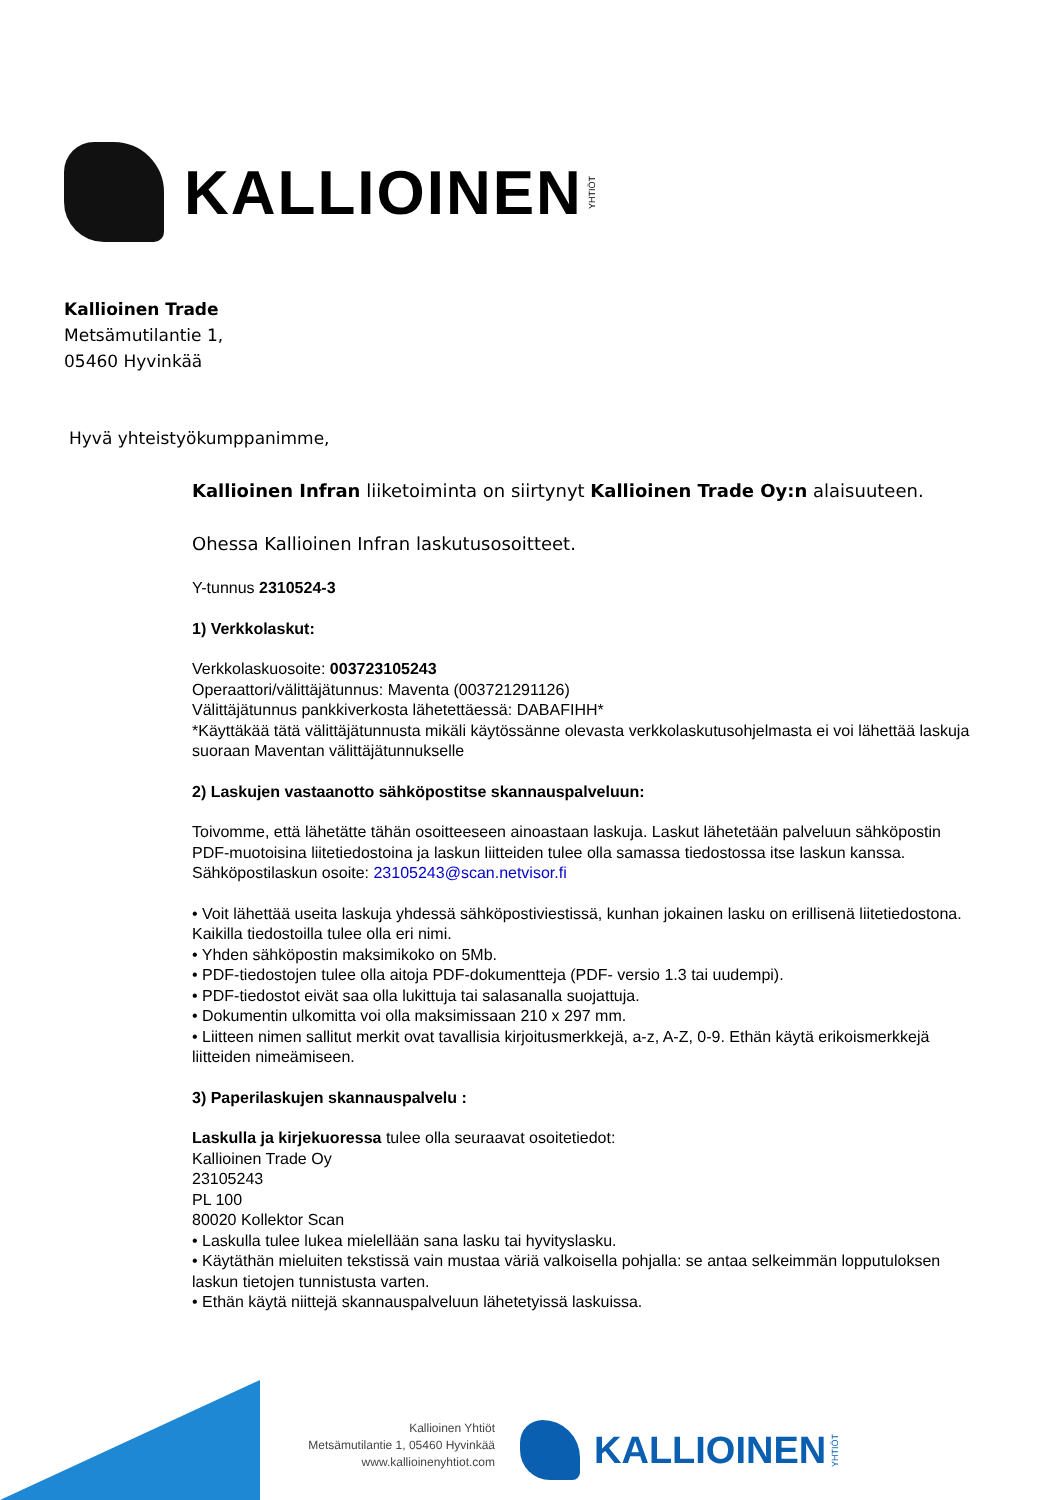KALLIOINEN YHTIÖT
Kallioinen Trade
Metsämutilantie 1,
05460 Hyvinkää
Hyvä yhteistyökumppanimme,
Kallioinen Infran liiketoiminta on siirtynyt Kallioinen Trade Oy:n alaisuuteen.
Ohessa Kallioinen Infran laskutusosoitteet.
Y-tunnus 2310524-3
1) Verkkolaskut:
Verkkolaskuosoite: 003723105243
Operaattori/välittäjätunnus: Maventa (003721291126)
Välittäjätunnus pankkiverkosta lähetettäessä: DABAFIHH*
*Käyttäkää tätä välittäjätunnusta mikäli käytössänne olevasta verkkolaskutusohjelmasta ei voi lähettää laskuja suoraan Maventan välittäjätunnukselle
2) Laskujen vastaanotto sähköpostitse skannauspalveluun:
Toivomme, että lähetätte tähän osoitteeseen ainoastaan laskuja. Laskut lähetetään palveluun sähköpostin PDF-muotoisina liitetiedostoina ja laskun liitteiden tulee olla samassa tiedostossa itse laskun kanssa.
Sähköpostilaskun osoite: 23105243@scan.netvisor.fi
• Voit lähettää useita laskuja yhdessä sähköpostiviestissä, kunhan jokainen lasku on erillisenä liitetiedostona. Kaikilla tiedostoilla tulee olla eri nimi.
• Yhden sähköpostin maksimikoko on 5Mb.
• PDF-tiedostojen tulee olla aitoja PDF-dokumentteja (PDF- versio 1.3 tai uudempi).
• PDF-tiedostot eivät saa olla lukittuja tai salasanalla suojattuja.
• Dokumentin ulkomitta voi olla maksimissaan 210 x 297 mm.
• Liitteen nimen sallitut merkit ovat tavallisia kirjoitusmerkkejä, a-z, A-Z, 0-9. Ethän käytä erikoismerkkejä liitteiden nimeämiseen.
3) Paperilaskujen skannauspalvelu :
Laskulla ja kirjekuoressa tulee olla seuraavat osoitetiedot:
Kallioinen Trade Oy
23105243
PL 100
80020 Kollektor Scan
• Laskulla tulee lukea mielellään sana lasku tai hyvityslasku.
• Käytäthän mieluiten tekstissä vain mustaa väriä valkoisella pohjalla: se antaa selkeimmän lopputuloksen laskun tietojen tunnistusta varten.
• Ethän käytä niittejä skannauspalveluun lähetetyissä laskuissa.
Kallioinen Yhtiöt
Metsämutilantie 1, 05460 Hyvinkää
www.kallioinenyhtiot.com
KALLIOINEN YHTIÖT